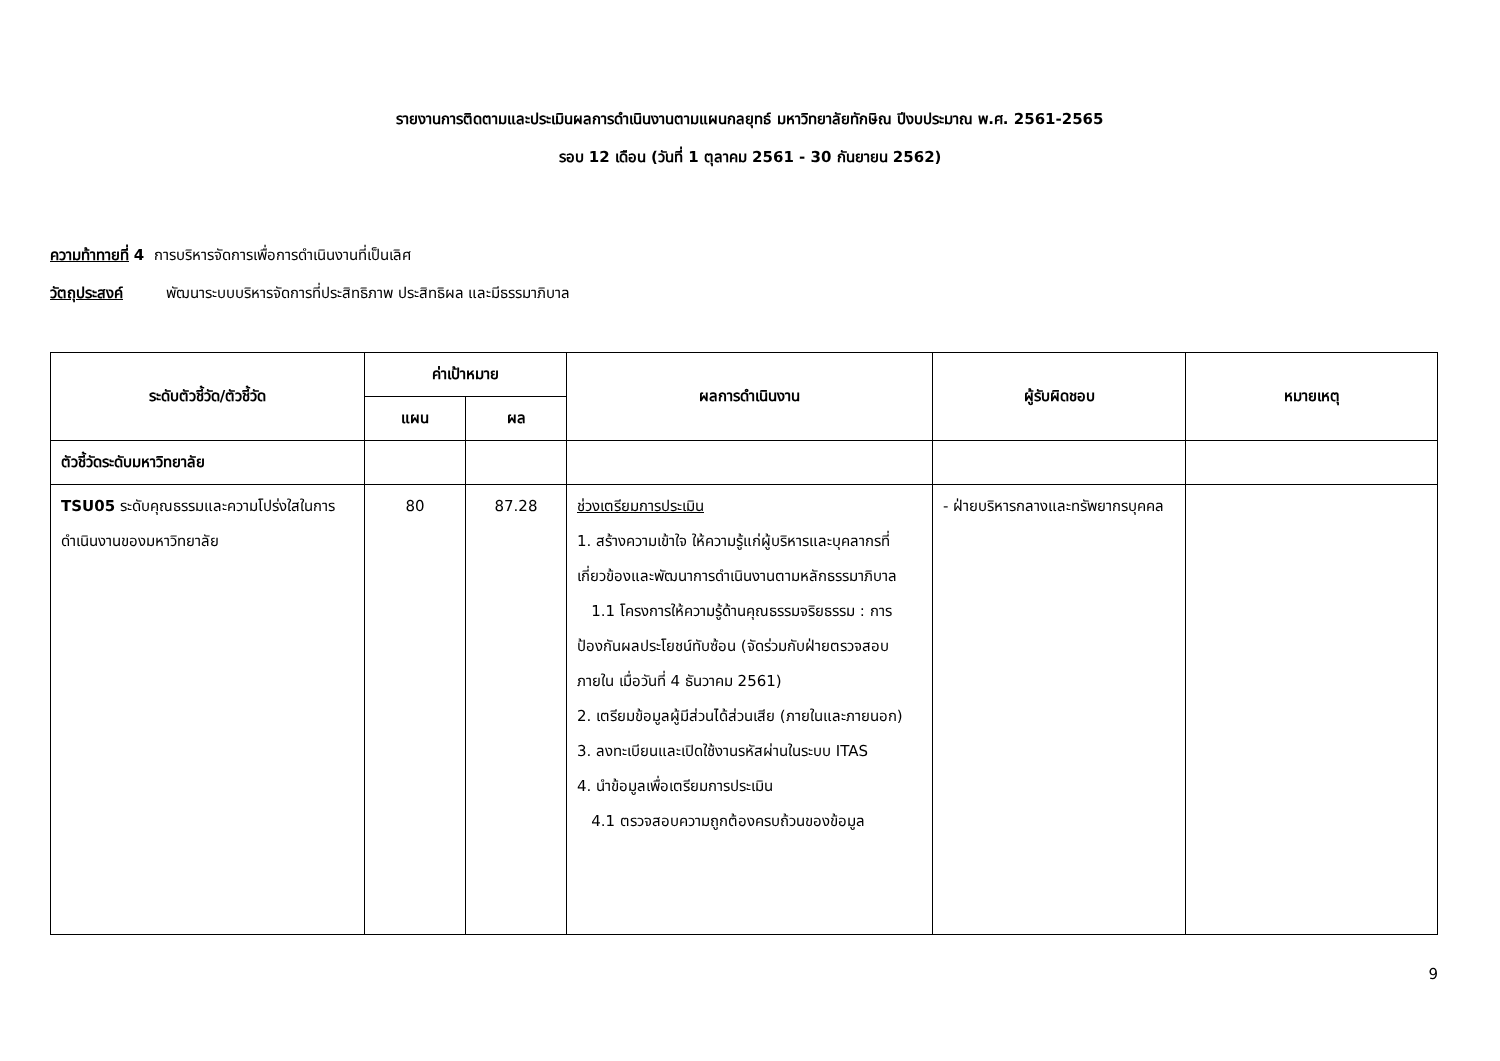รายงานการติดตามและประเมินผลการดำเนินงานตามแผนกลยุทธ์ มหาวิทยาลัยทักษิณ ปีงบประมาณ พ.ศ. 2561-2565
รอบ 12 เดือน (วันที่ 1 ตุลาคม 2561 - 30 กันยายน 2562)
ความท้าทายที่ 4 การบริหารจัดการเพื่อการดำเนินงานที่เป็นเลิศ
วัตถุประสงค์ พัฒนาระบบบริหารจัดการที่ประสิทธิภาพ ประสิทธิผล และมีธรรมาภิบาล
| ระดับตัวชี้วัด/ตัวชี้วัด | ค่าเป้าหมาย | | ผลการดำเนินงาน | ผู้รับผิดชอบ | หมายเหตุ |
| --- | --- | --- | --- | --- | --- |
| | แผน | ผล | | | |
| ตัวชี้วัดระดับมหาวิทยาลัย | | | | | |
| TSU05 ระดับคุณธรรมและความโปร่งใสในการดำเนินงานของมหาวิทยาลัย | 80 | 87.28 | ช่วงเตรียมการประเมิน 1. สร้างความเข้าใจ ให้ความรู้แก่ผู้บริหารและบุคลากรที่เกี่ยวข้องและพัฒนาการดำเนินงานตามหลักธรรมาภิบาล 1.1 โครงการให้ความรู้ด้านคุณธรรมจริยธรรม : การป้องกันผลประโยชน์ทับซ้อน (จัดร่วมกับฝ่ายตรวจสอบภายใน เมื่อวันที่ 4 ธันวาคม 2561) 2. เตรียมข้อมูลผู้มีส่วนได้ส่วนเสีย (ภายในและภายนอก) 3. ลงทะเบียนและเปิดใช้งานรหัสผ่านในระบบ ITAS 4. นำข้อมูลเพื่อเตรียมการประเมิน 4.1 ตรวจสอบความถูกต้องครบถ้วนของข้อมูล | - ฝ่ายบริหารกลางและทรัพยากรบุคคล | |
9